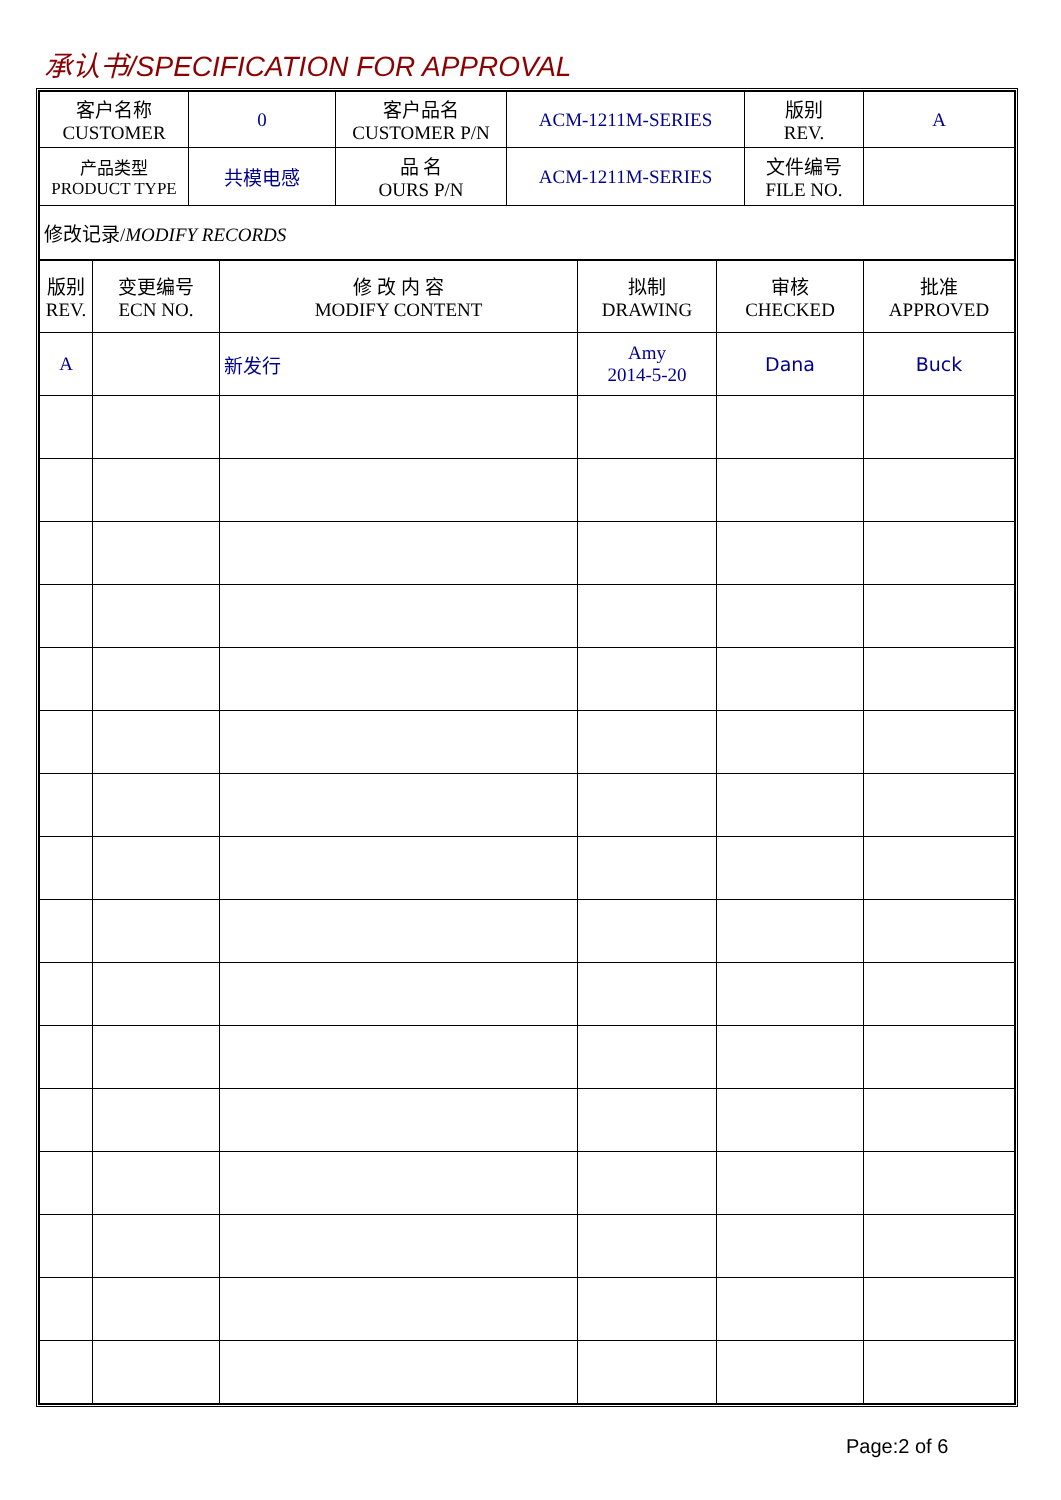承认书/SPECIFICATION FOR APPROVAL
| 客户名称 CUSTOMER | 0 | 客户品名 CUSTOMER P/N | ACM-1211M-SERIES | 版别 REV. | A |
| 产品类型 PRODUCT TYPE | 共模电感 | 品 名 OURS P/N | ACM-1211M-SERIES | 文件编号 FILE NO. | |
| 修改记录/ MODIFY RECORDS | | | | | |
| 版别 REV. | 变更编号 ECN NO. | 修 改 内 容 MODIFY CONTENT | 拟制 DRAWING | 审核 CHECKED | 批准 APPROVED |
| A | | 新发行 | Amy 2014-5-20 | Dana | Buck |
Page:2 of 6